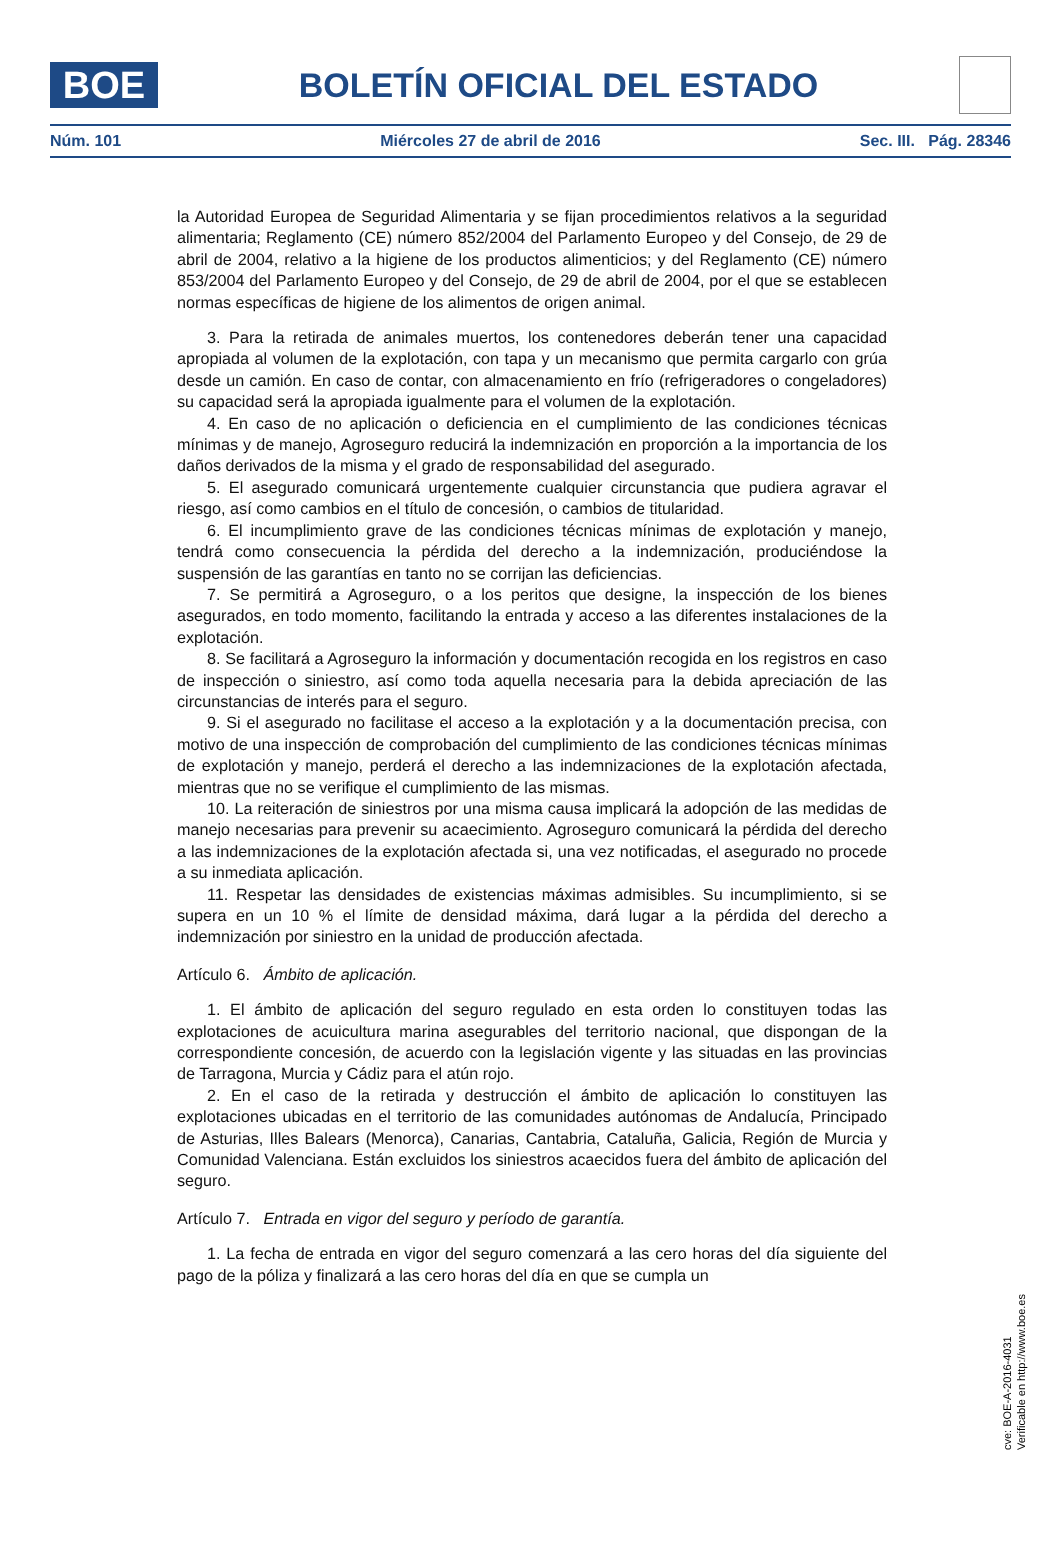BOE
BOLETÍN OFICIAL DEL ESTADO
Núm. 101 Miércoles 27 de abril de 2016 Sec. III. Pág. 28346
la Autoridad Europea de Seguridad Alimentaria y se fijan procedimientos relativos a la seguridad alimentaria; Reglamento (CE) número 852/2004 del Parlamento Europeo y del Consejo, de 29 de abril de 2004, relativo a la higiene de los productos alimenticios; y del Reglamento (CE) número 853/2004 del Parlamento Europeo y del Consejo, de 29 de abril de 2004, por el que se establecen normas específicas de higiene de los alimentos de origen animal.
3. Para la retirada de animales muertos, los contenedores deberán tener una capacidad apropiada al volumen de la explotación, con tapa y un mecanismo que permita cargarlo con grúa desde un camión. En caso de contar, con almacenamiento en frío (refrigeradores o congeladores) su capacidad será la apropiada igualmente para el volumen de la explotación.
4. En caso de no aplicación o deficiencia en el cumplimiento de las condiciones técnicas mínimas y de manejo, Agroseguro reducirá la indemnización en proporción a la importancia de los daños derivados de la misma y el grado de responsabilidad del asegurado.
5. El asegurado comunicará urgentemente cualquier circunstancia que pudiera agravar el riesgo, así como cambios en el título de concesión, o cambios de titularidad.
6. El incumplimiento grave de las condiciones técnicas mínimas de explotación y manejo, tendrá como consecuencia la pérdida del derecho a la indemnización, produciéndose la suspensión de las garantías en tanto no se corrijan las deficiencias.
7. Se permitirá a Agroseguro, o a los peritos que designe, la inspección de los bienes asegurados, en todo momento, facilitando la entrada y acceso a las diferentes instalaciones de la explotación.
8. Se facilitará a Agroseguro la información y documentación recogida en los registros en caso de inspección o siniestro, así como toda aquella necesaria para la debida apreciación de las circunstancias de interés para el seguro.
9. Si el asegurado no facilitase el acceso a la explotación y a la documentación precisa, con motivo de una inspección de comprobación del cumplimiento de las condiciones técnicas mínimas de explotación y manejo, perderá el derecho a las indemnizaciones de la explotación afectada, mientras que no se verifique el cumplimiento de las mismas.
10. La reiteración de siniestros por una misma causa implicará la adopción de las medidas de manejo necesarias para prevenir su acaecimiento. Agroseguro comunicará la pérdida del derecho a las indemnizaciones de la explotación afectada si, una vez notificadas, el asegurado no procede a su inmediata aplicación.
11. Respetar las densidades de existencias máximas admisibles. Su incumplimiento, si se supera en un 10 % el límite de densidad máxima, dará lugar a la pérdida del derecho a indemnización por siniestro en la unidad de producción afectada.
Artículo 6. Ámbito de aplicación.
1. El ámbito de aplicación del seguro regulado en esta orden lo constituyen todas las explotaciones de acuicultura marina asegurables del territorio nacional, que dispongan de la correspondiente concesión, de acuerdo con la legislación vigente y las situadas en las provincias de Tarragona, Murcia y Cádiz para el atún rojo.
2. En el caso de la retirada y destrucción el ámbito de aplicación lo constituyen las explotaciones ubicadas en el territorio de las comunidades autónomas de Andalucía, Principado de Asturias, Illes Balears (Menorca), Canarias, Cantabria, Cataluña, Galicia, Región de Murcia y Comunidad Valenciana. Están excluidos los siniestros acaecidos fuera del ámbito de aplicación del seguro.
Artículo 7. Entrada en vigor del seguro y período de garantía.
1. La fecha de entrada en vigor del seguro comenzará a las cero horas del día siguiente del pago de la póliza y finalizará a las cero horas del día en que se cumpla un
cve: BOE-A-2016-4031
Verificable en http://www.boe.es